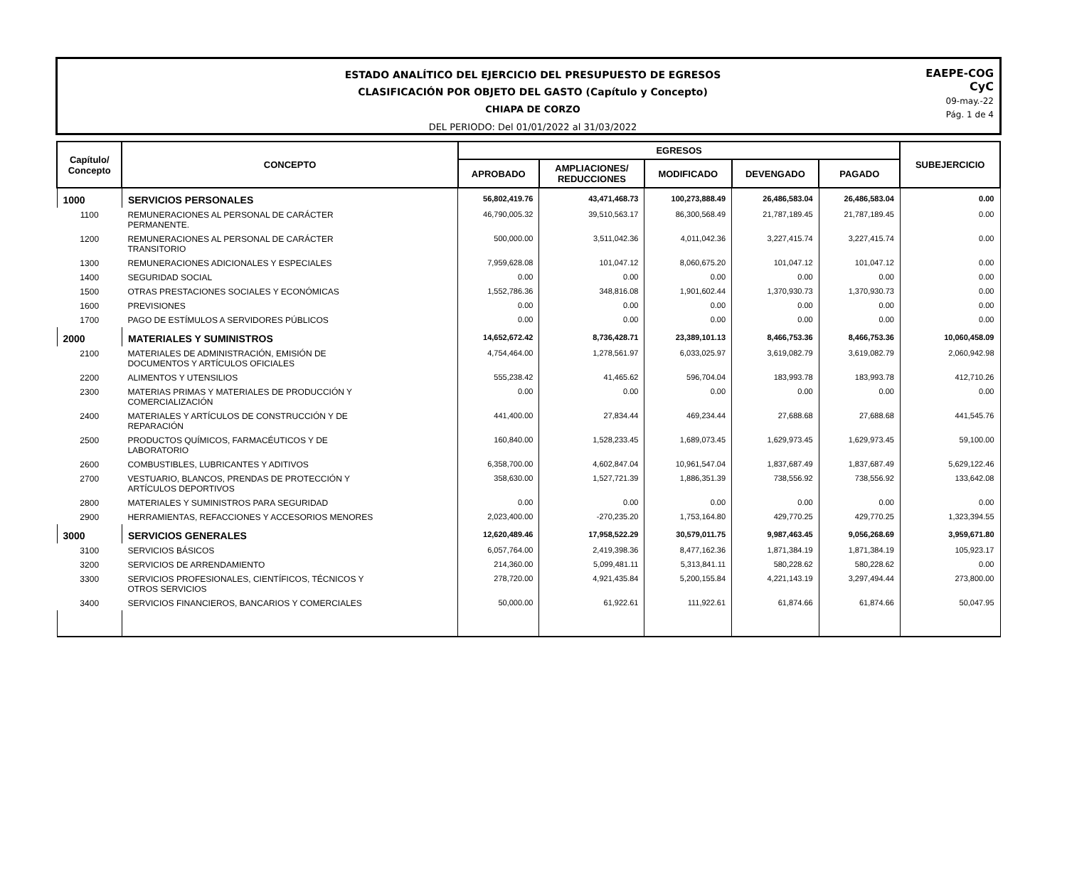ESTADO ANALÍTICO DEL EJERCICIO DEL PRESUPUESTO DE EGRESOS
CLASIFICACIÓN POR OBJETO DEL GASTO (Capítulo y Concepto)
CHIAPA DE CORZO
DEL PERIODO: Del 01/01/2022 al 31/03/2022
EAEPE-COG
CyC
09-may.-22
Pág. 1 de 4
| Capítulo/ Concepto | CONCEPTO | EGRESOS | | | | | SUBEJERCICIO |
| --- | --- | --- | --- | --- | --- | --- | --- |
| | | APROBADO | AMPLIACIONES/ REDUCCIONES | MODIFICADO | DEVENGADO | PAGADO | |
| 1000 | SERVICIOS PERSONALES | 56,802,419.76 | 43,471,468.73 | 100,273,888.49 | 26,486,583.04 | 26,486,583.04 | 0.00 |
| 1100 | REMUNERACIONES AL PERSONAL DE CARÁCTER PERMANENTE. | 46,790,005.32 | 39,510,563.17 | 86,300,568.49 | 21,787,189.45 | 21,787,189.45 | 0.00 |
| 1200 | REMUNERACIONES AL PERSONAL DE CARÁCTER TRANSITORIO | 500,000.00 | 3,511,042.36 | 4,011,042.36 | 3,227,415.74 | 3,227,415.74 | 0.00 |
| 1300 | REMUNERACIONES ADICIONALES Y ESPECIALES | 7,959,628.08 | 101,047.12 | 8,060,675.20 | 101,047.12 | 101,047.12 | 0.00 |
| 1400 | SEGURIDAD SOCIAL | 0.00 | 0.00 | 0.00 | 0.00 | 0.00 | 0.00 |
| 1500 | OTRAS PRESTACIONES SOCIALES Y ECONÓMICAS | 1,552,786.36 | 348,816.08 | 1,901,602.44 | 1,370,930.73 | 1,370,930.73 | 0.00 |
| 1600 | PREVISIONES | 0.00 | 0.00 | 0.00 | 0.00 | 0.00 | 0.00 |
| 1700 | PAGO DE ESTÍMULOS A SERVIDORES PÚBLICOS | 0.00 | 0.00 | 0.00 | 0.00 | 0.00 | 0.00 |
| 2000 | MATERIALES Y SUMINISTROS | 14,652,672.42 | 8,736,428.71 | 23,389,101.13 | 8,466,753.36 | 8,466,753.36 | 10,060,458.09 |
| 2100 | MATERIALES DE ADMINISTRACIÓN, EMISIÓN DE DOCUMENTOS Y ARTÍCULOS OFICIALES | 4,754,464.00 | 1,278,561.97 | 6,033,025.97 | 3,619,082.79 | 3,619,082.79 | 2,060,942.98 |
| 2200 | ALIMENTOS Y UTENSILIOS | 555,238.42 | 41,465.62 | 596,704.04 | 183,993.78 | 183,993.78 | 412,710.26 |
| 2300 | MATERIAS PRIMAS Y MATERIALES DE PRODUCCIÓN Y COMERCIALIZACIÓN | 0.00 | 0.00 | 0.00 | 0.00 | 0.00 | 0.00 |
| 2400 | MATERIALES Y ARTÍCULOS DE CONSTRUCCIÓN Y DE REPARACIÓN | 441,400.00 | 27,834.44 | 469,234.44 | 27,688.68 | 27,688.68 | 441,545.76 |
| 2500 | PRODUCTOS QUÍMICOS, FARMACÉUTICOS Y DE LABORATORIO | 160,840.00 | 1,528,233.45 | 1,689,073.45 | 1,629,973.45 | 1,629,973.45 | 59,100.00 |
| 2600 | COMBUSTIBLES, LUBRICANTES Y ADITIVOS | 6,358,700.00 | 4,602,847.04 | 10,961,547.04 | 1,837,687.49 | 1,837,687.49 | 5,629,122.46 |
| 2700 | VESTUARIO, BLANCOS, PRENDAS DE PROTECCIÓN Y ARTÍCULOS DEPORTIVOS | 358,630.00 | 1,527,721.39 | 1,886,351.39 | 738,556.92 | 738,556.92 | 133,642.08 |
| 2800 | MATERIALES Y SUMINISTROS PARA SEGURIDAD | 0.00 | 0.00 | 0.00 | 0.00 | 0.00 | 0.00 |
| 2900 | HERRAMIENTAS, REFACCIONES Y ACCESORIOS MENORES | 2,023,400.00 | -270,235.20 | 1,753,164.80 | 429,770.25 | 429,770.25 | 1,323,394.55 |
| 3000 | SERVICIOS GENERALES | 12,620,489.46 | 17,958,522.29 | 30,579,011.75 | 9,987,463.45 | 9,056,268.69 | 3,959,671.80 |
| 3100 | SERVICIOS BÁSICOS | 6,057,764.00 | 2,419,398.36 | 8,477,162.36 | 1,871,384.19 | 1,871,384.19 | 105,923.17 |
| 3200 | SERVICIOS DE ARRENDAMIENTO | 214,360.00 | 5,099,481.11 | 5,313,841.11 | 580,228.62 | 580,228.62 | 0.00 |
| 3300 | SERVICIOS PROFESIONALES, CIENTÍFICOS, TÉCNICOS Y OTROS SERVICIOS | 278,720.00 | 4,921,435.84 | 5,200,155.84 | 4,221,143.19 | 3,297,494.44 | 273,800.00 |
| 3400 | SERVICIOS FINANCIEROS, BANCARIOS Y COMERCIALES | 50,000.00 | 61,922.61 | 111,922.61 | 61,874.66 | 61,874.66 | 50,047.95 |